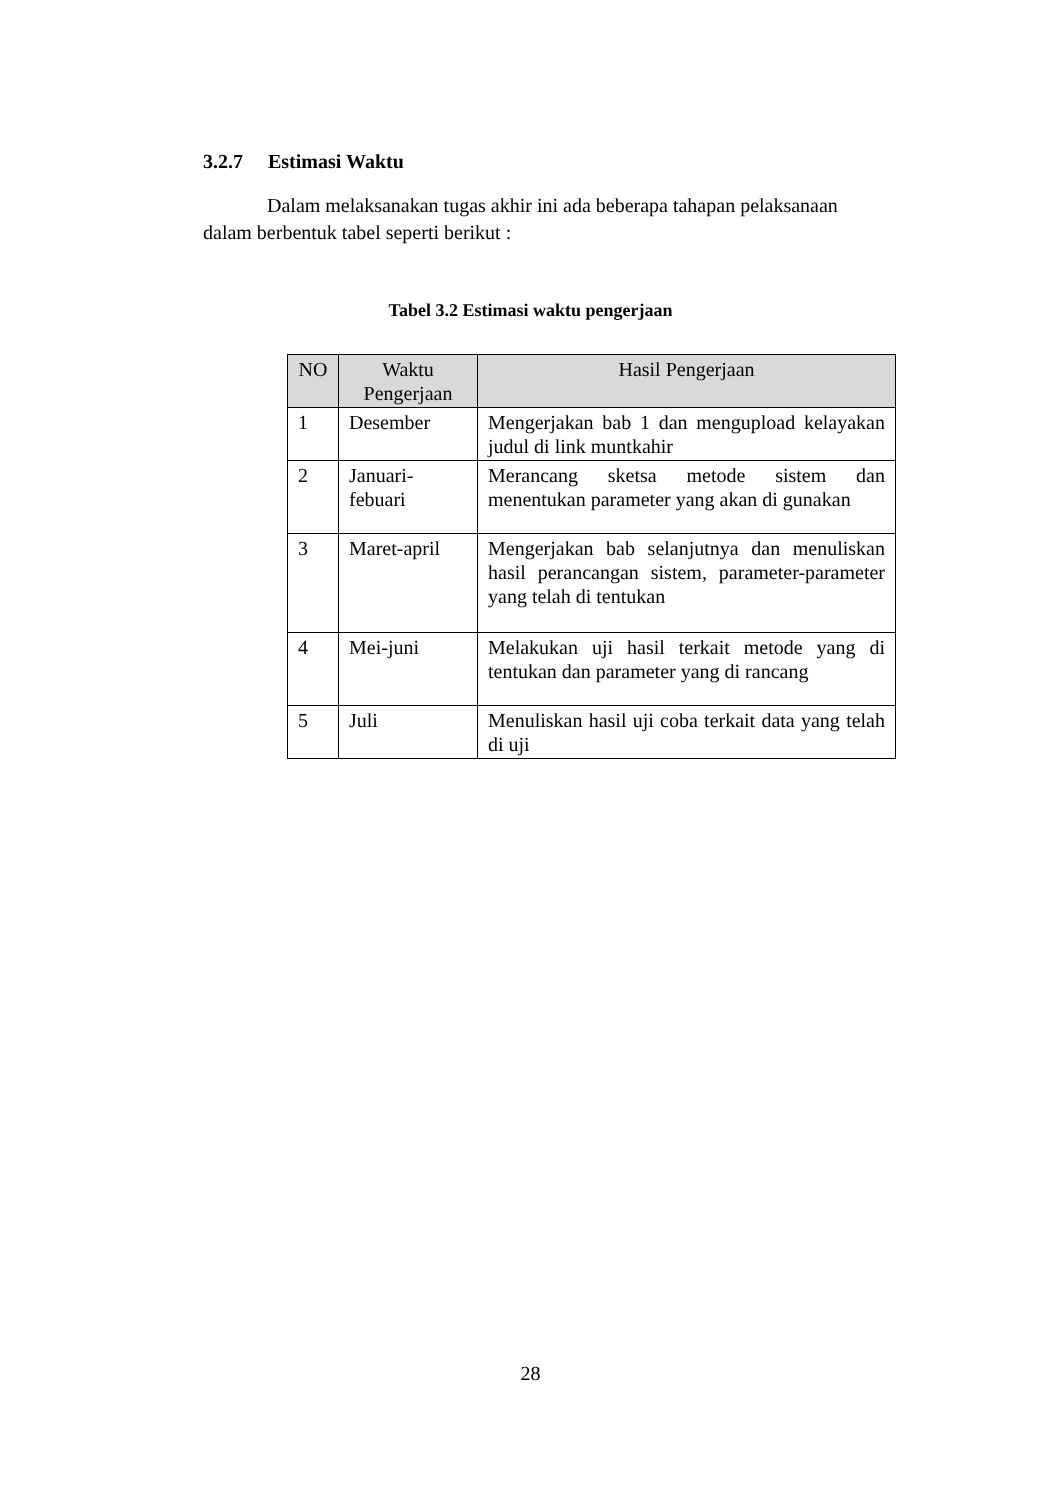3.2.7 Estimasi Waktu
Dalam melaksanakan tugas akhir ini ada beberapa tahapan pelaksanaan dalam berbentuk tabel seperti berikut :
Tabel 3.2 Estimasi waktu pengerjaan
| NO | Waktu Pengerjaan | Hasil Pengerjaan |
| --- | --- | --- |
| 1 | Desember | Mengerjakan bab 1 dan mengupload kelayakan judul di link muntkahir |
| 2 | Januari-febuari | Merancang sketsa metode sistem dan menentukan parameter yang akan di gunakan |
| 3 | Maret-april | Mengerjakan bab selanjutnya dan menuliskan hasil perancangan sistem, parameter-parameter yang telah di tentukan |
| 4 | Mei-juni | Melakukan uji hasil terkait metode yang di tentukan dan parameter yang di rancang |
| 5 | Juli | Menuliskan hasil uji coba terkait data yang telah di uji |
28